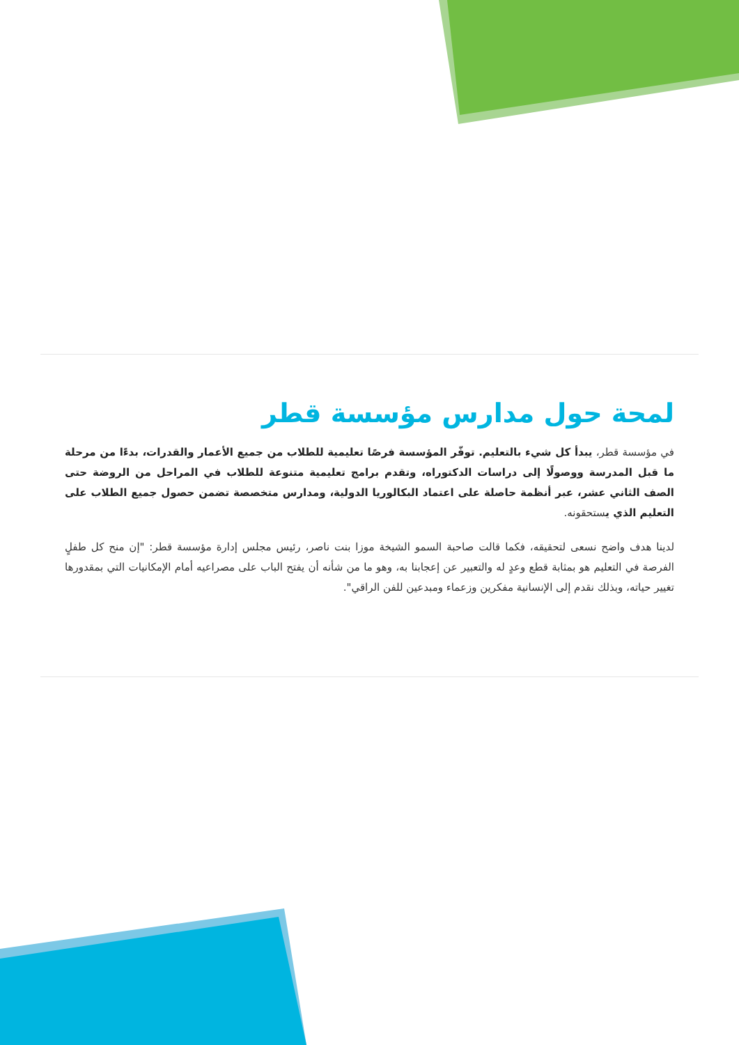لمحة حول مدارس مؤسسة قطر
في مؤسسة قطر، يبدأ كل شيء بالتعليم. توفّر المؤسسة فرصًا تعليمية للطلاب من جميع الأعمار والقدرات، بدءًا من مرحلة ما قبل المدرسة ووصولًا إلى دراسات الدكتوراه، وتقدم برامج تعليمية متنوعة للطلاب في المراحل من الروضة حتى الصف الثاني عشر، عبر أنظمة حاصلة على اعتماد البكالوريا الدولية، ومدارس متخصصة تضمن حصول جميع الطلاب على التعليم الذي يستحقونه.
لدينا هدف واضح نسعى لتحقيقه، فكما قالت صاحبة السمو الشيخة موزا بنت ناصر، رئيس مجلس إدارة مؤسسة قطر: "إن منح كل طفلٍ الفرصة في التعليم هو بمثابة قطع وعدٍ له والتعبير عن إعجابنا به، وهو ما من شأنه أن يفتح الباب على مصراعيه أمام الإمكانيات التي بمقدورها تغيير حياته، وبذلك نقدم إلى الإنسانية مفكرين وزعماء ومبدعين للفن الراقي".